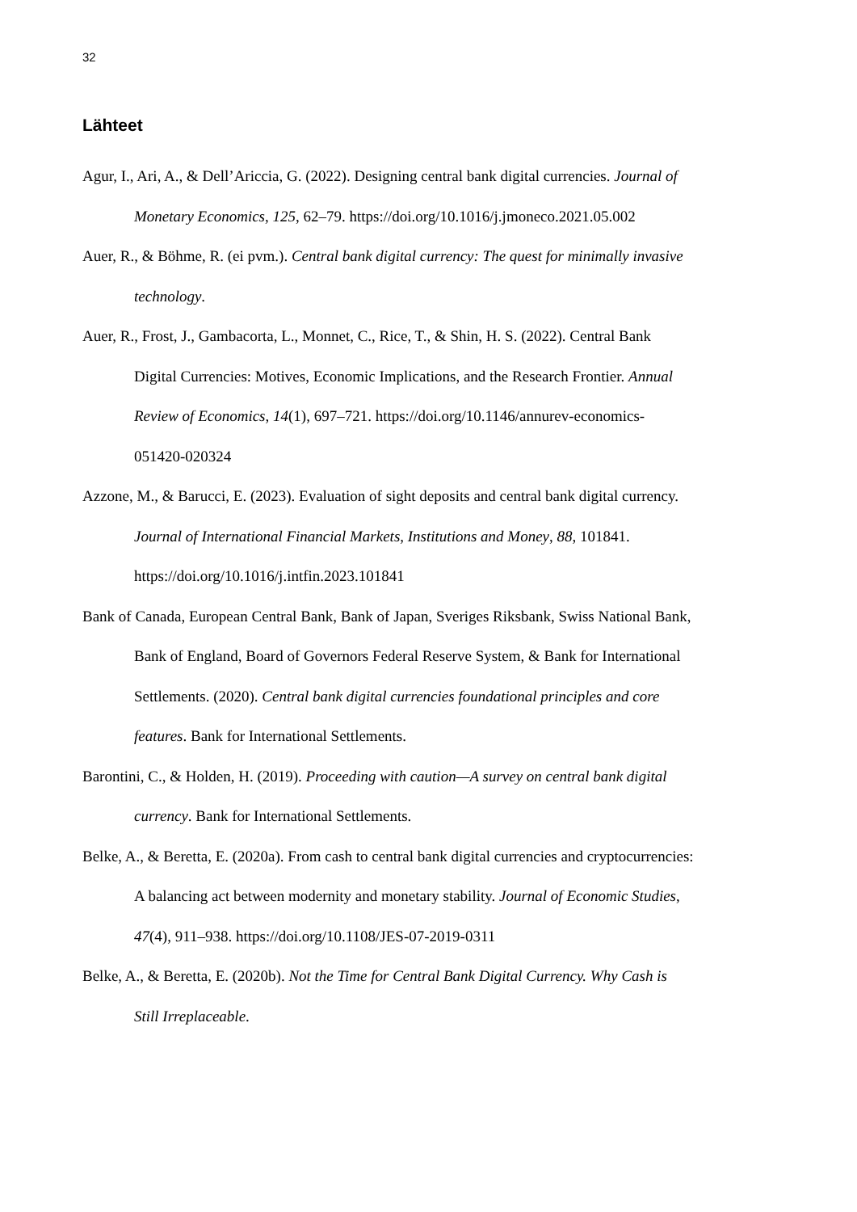32
Lähteet
Agur, I., Ari, A., & Dell’Ariccia, G. (2022). Designing central bank digital currencies. Journal of Monetary Economics, 125, 62–79. https://doi.org/10.1016/j.jmoneco.2021.05.002
Auer, R., & Böhme, R. (ei pvm.). Central bank digital currency: The quest for minimally invasive technology.
Auer, R., Frost, J., Gambacorta, L., Monnet, C., Rice, T., & Shin, H. S. (2022). Central Bank Digital Currencies: Motives, Economic Implications, and the Research Frontier. Annual Review of Economics, 14(1), 697–721. https://doi.org/10.1146/annurev-economics-051420-020324
Azzone, M., & Barucci, E. (2023). Evaluation of sight deposits and central bank digital currency. Journal of International Financial Markets, Institutions and Money, 88, 101841. https://doi.org/10.1016/j.intfin.2023.101841
Bank of Canada, European Central Bank, Bank of Japan, Sveriges Riksbank, Swiss National Bank, Bank of England, Board of Governors Federal Reserve System, & Bank for International Settlements. (2020). Central bank digital currencies foundational principles and core features. Bank for International Settlements.
Barontini, C., & Holden, H. (2019). Proceeding with caution—A survey on central bank digital currency. Bank for International Settlements.
Belke, A., & Beretta, E. (2020a). From cash to central bank digital currencies and cryptocurrencies: A balancing act between modernity and monetary stability. Journal of Economic Studies, 47(4), 911–938. https://doi.org/10.1108/JES-07-2019-0311
Belke, A., & Beretta, E. (2020b). Not the Time for Central Bank Digital Currency. Why Cash is Still Irreplaceable.